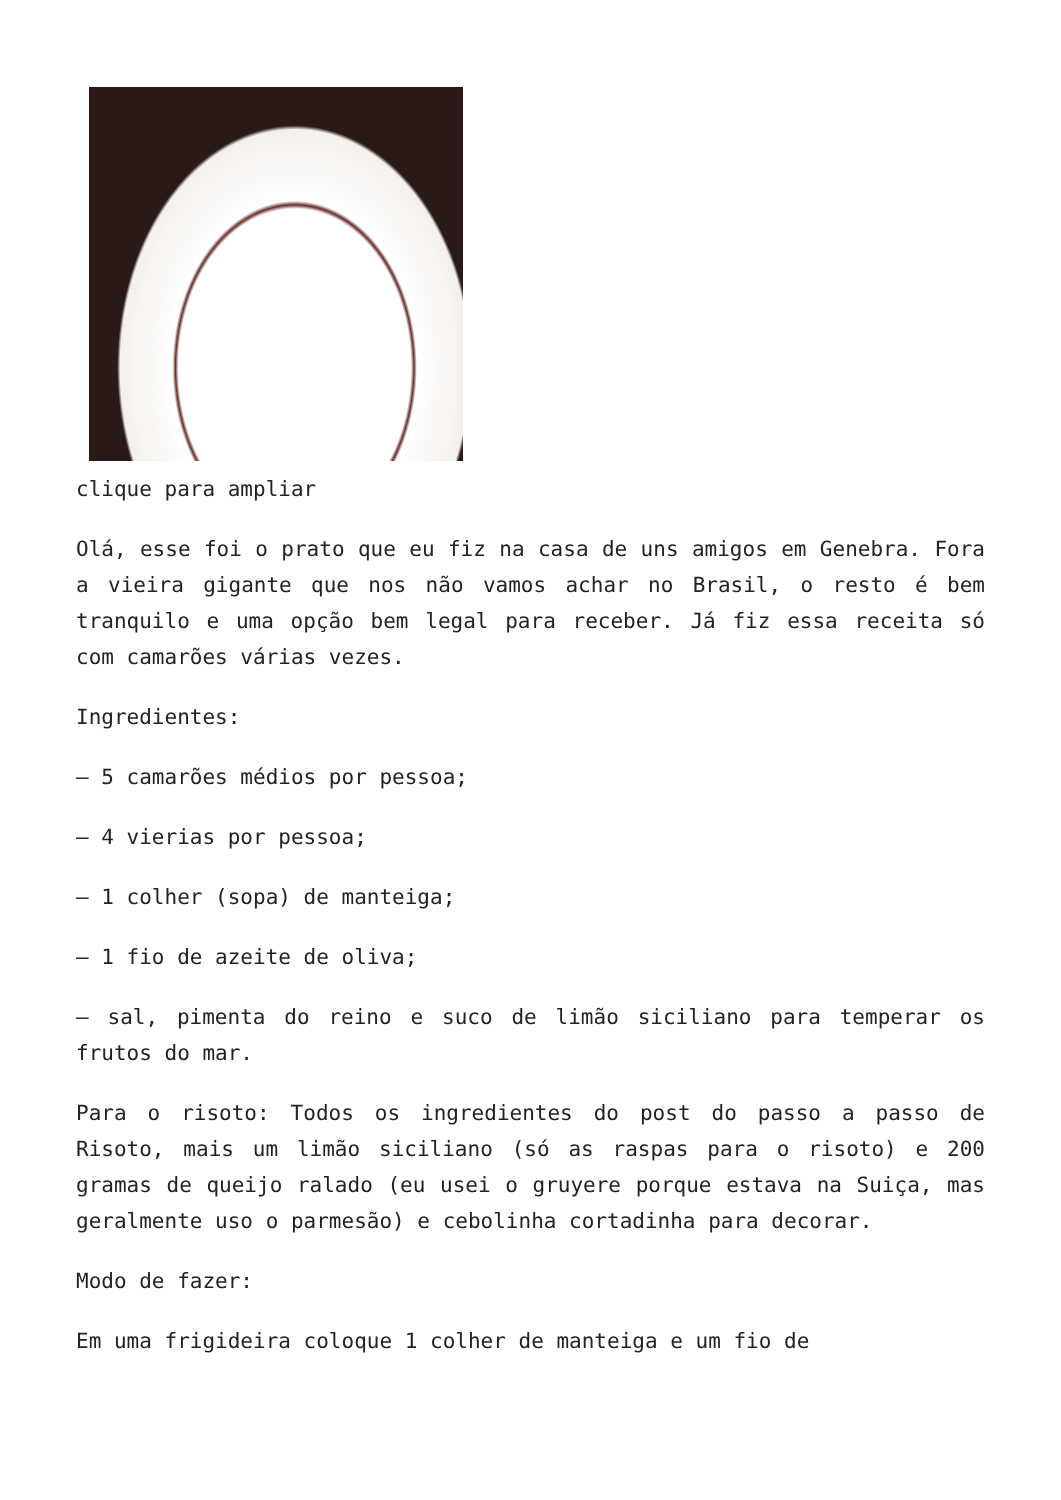clique para ampliar
Olá, esse foi o prato que eu fiz na casa de uns amigos em Genebra. Fora a vieira gigante que nos não vamos achar no Brasil, o resto é bem tranquilo e uma opção bem legal para receber. Já fiz essa receita só com camarões várias vezes.
Ingredientes:
– 5 camarões médios por pessoa;
– 4 vierias por pessoa;
– 1 colher (sopa) de manteiga;
– 1 fio de azeite de oliva;
– sal, pimenta do reino e suco de limão siciliano para temperar os frutos do mar.
Para o risoto: Todos os ingredientes do post do passo a passo de Risoto, mais um limão siciliano (só as raspas para o risoto) e 200 gramas de queijo ralado (eu usei o gruyere porque estava na Suiça, mas geralmente uso o parmesão) e cebolinha cortadinha para decorar.
Modo de fazer:
Em uma frigideira coloque 1 colher de manteiga e um fio de